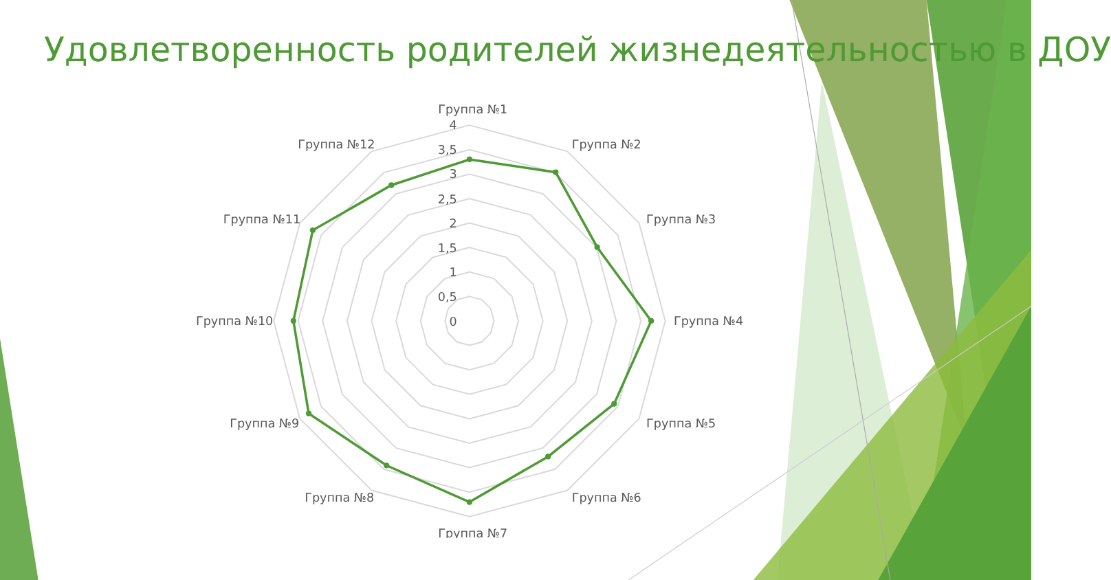Удовлетворенность родителей жизнедеятельностью в ДОУ
4
3,5
3
2,5
2
1,5
1
0,5
0
Группа №1
Группа №2
Группа №3
Группа №4
Группа №5
Группа №6
Группа №7
Группа №8
Группа №9
Группа №10
Группа №11
Группа №12